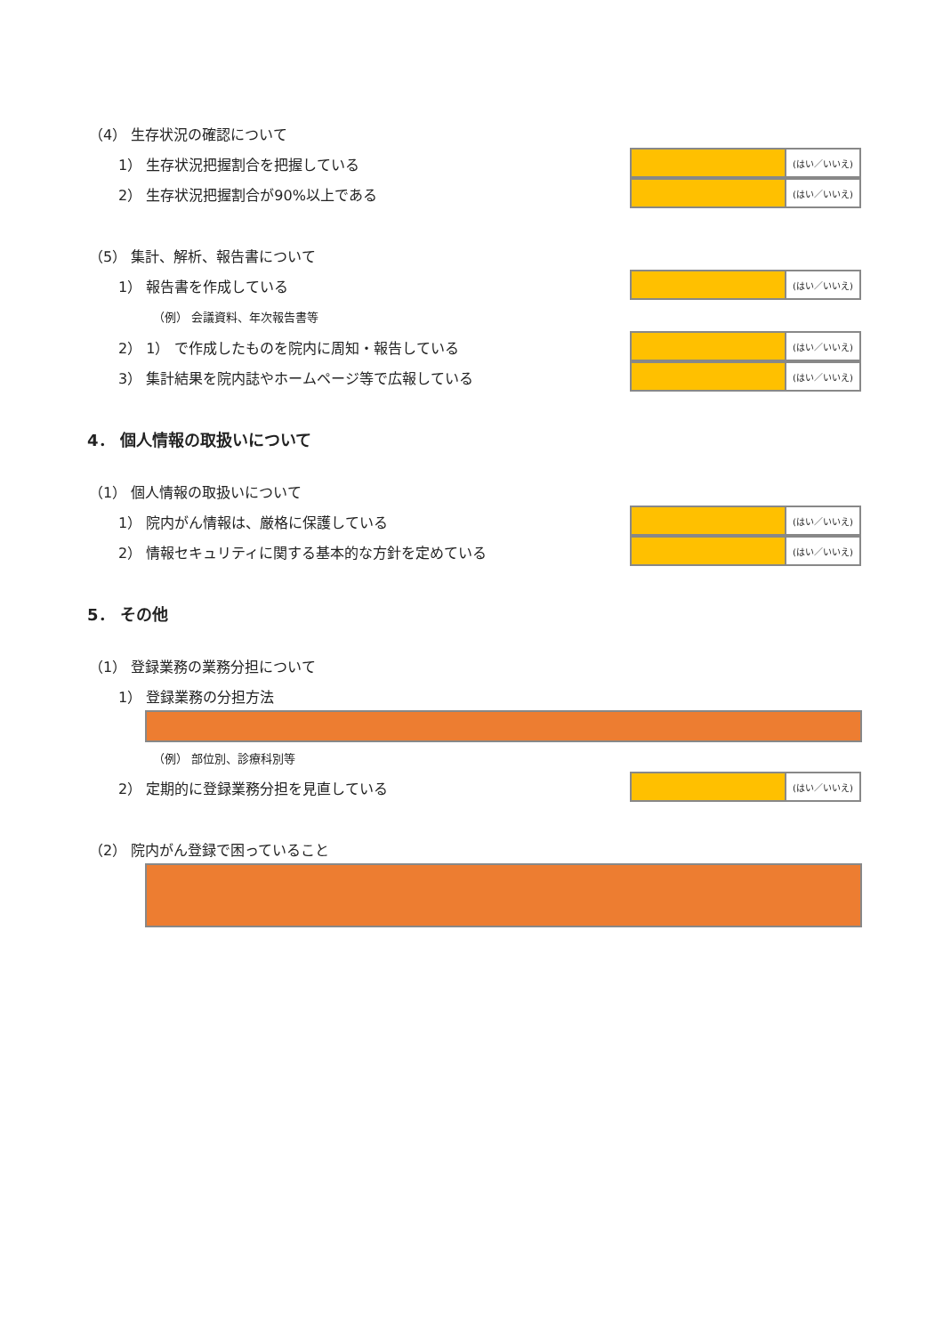（4） 生存状況の確認について
1） 生存状況把握割合を把握している
(はい／いいえ)
2） 生存状況把握割合が90%以上である
(はい／いいえ)
（5） 集計、解析、報告書について
1） 報告書を作成している
(はい／いいえ)
（例） 会議資料、年次報告書等
2） 1） で作成したものを院内に周知・報告している
(はい／いいえ)
3） 集計結果を院内誌やホームページ等で広報している
(はい／いいえ)
4． 個人情報の取扱いについて
（1） 個人情報の取扱いについて
1） 院内がん情報は、厳格に保護している
(はい／いいえ)
2） 情報セキュリティに関する基本的な方針を定めている
(はい／いいえ)
5． その他
（1） 登録業務の業務分担について
1） 登録業務の分担方法
（例） 部位別、診療科別等
2） 定期的に登録業務分担を見直している
(はい／いいえ)
（2） 院内がん登録で困っていること